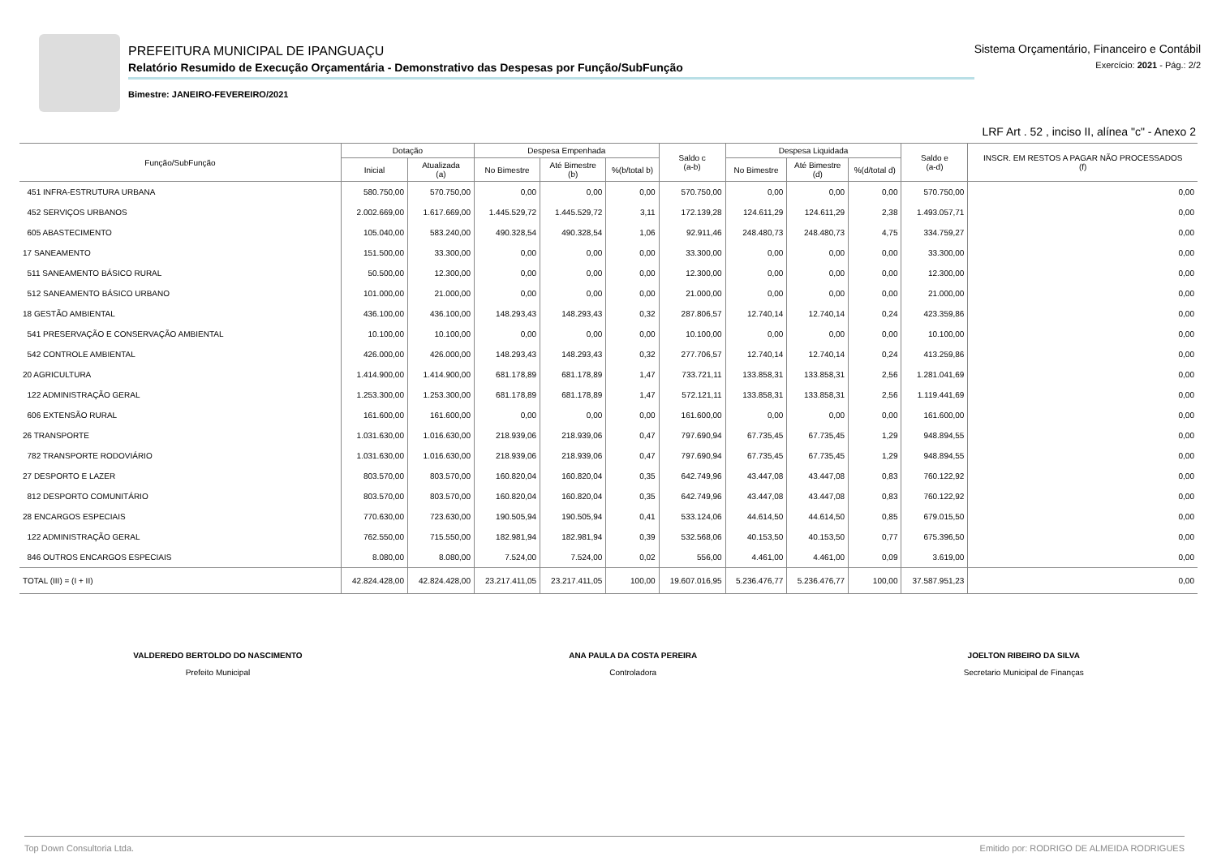PREFEITURA MUNICIPAL DE IPANGUAÇU
Relatório Resumido de Execução Orçamentária - Demonstrativo das Despesas por Função/SubFunção
Bimestre: JANEIRO-FEVEREIRO/2021
Sistema Orçamentário, Financeiro e Contábil
Exercício: 2021 - Pág.: 2/2
LRF Art . 52 , inciso II, alínea "c" - Anexo 2
| Função/SubFunção | Dotação | | Despesa Empenhada | | | Saldo c (a-b) | Despesa Liquidada | | | Saldo e (a-d) | INSCR. EM RESTOS A PAGAR NÃO PROCESSADOS (f) |
| --- | --- | --- | --- | --- | --- | --- | --- | --- | --- | --- | --- |
| | Inicial | Atualizada (a) | No Bimestre | Até Bimestre (b) | %(b/total b) | | No Bimestre | Até Bimestre (d) | %(d/total d) | | |
| 451 INFRA-ESTRUTURA URBANA | 580.750,00 | 570.750,00 | 0,00 | 0,00 | 0,00 | 570.750,00 | 0,00 | 0,00 | 0,00 | 570.750,00 | 0,00 |
| 452 SERVIÇOS URBANOS | 2.002.669,00 | 1.617.669,00 | 1.445.529,72 | 1.445.529,72 | 3,11 | 172.139,28 | 124.611,29 | 124.611,29 | 2,38 | 1.493.057,71 | 0,00 |
| 605 ABASTECIMENTO | 105.040,00 | 583.240,00 | 490.328,54 | 490.328,54 | 1,06 | 92.911,46 | 248.480,73 | 248.480,73 | 4,75 | 334.759,27 | 0,00 |
| 17 SANEAMENTO | 151.500,00 | 33.300,00 | 0,00 | 0,00 | 0,00 | 33.300,00 | 0,00 | 0,00 | 0,00 | 33.300,00 | 0,00 |
| 511 SANEAMENTO BÁSICO RURAL | 50.500,00 | 12.300,00 | 0,00 | 0,00 | 0,00 | 12.300,00 | 0,00 | 0,00 | 0,00 | 12.300,00 | 0,00 |
| 512 SANEAMENTO BÁSICO URBANO | 101.000,00 | 21.000,00 | 0,00 | 0,00 | 0,00 | 21.000,00 | 0,00 | 0,00 | 0,00 | 21.000,00 | 0,00 |
| 18 GESTÃO AMBIENTAL | 436.100,00 | 436.100,00 | 148.293,43 | 148.293,43 | 0,32 | 287.806,57 | 12.740,14 | 12.740,14 | 0,24 | 423.359,86 | 0,00 |
| 541 PRESERVAÇÃO E CONSERVAÇÃO AMBIENTAL | 10.100,00 | 10.100,00 | 0,00 | 0,00 | 0,00 | 10.100,00 | 0,00 | 0,00 | 0,00 | 10.100,00 | 0,00 |
| 542 CONTROLE AMBIENTAL | 426.000,00 | 426.000,00 | 148.293,43 | 148.293,43 | 0,32 | 277.706,57 | 12.740,14 | 12.740,14 | 0,24 | 413.259,86 | 0,00 |
| 20 AGRICULTURA | 1.414.900,00 | 1.414.900,00 | 681.178,89 | 681.178,89 | 1,47 | 733.721,11 | 133.858,31 | 133.858,31 | 2,56 | 1.281.041,69 | 0,00 |
| 122 ADMINISTRAÇÃO GERAL | 1.253.300,00 | 1.253.300,00 | 681.178,89 | 681.178,89 | 1,47 | 572.121,11 | 133.858,31 | 133.858,31 | 2,56 | 1.119.441,69 | 0,00 |
| 606 EXTENSÃO RURAL | 161.600,00 | 161.600,00 | 0,00 | 0,00 | 0,00 | 161.600,00 | 0,00 | 0,00 | 0,00 | 161.600,00 | 0,00 |
| 26 TRANSPORTE | 1.031.630,00 | 1.016.630,00 | 218.939,06 | 218.939,06 | 0,47 | 797.690,94 | 67.735,45 | 67.735,45 | 1,29 | 948.894,55 | 0,00 |
| 782 TRANSPORTE RODOVIÁRIO | 1.031.630,00 | 1.016.630,00 | 218.939,06 | 218.939,06 | 0,47 | 797.690,94 | 67.735,45 | 67.735,45 | 1,29 | 948.894,55 | 0,00 |
| 27 DESPORTO E LAZER | 803.570,00 | 803.570,00 | 160.820,04 | 160.820,04 | 0,35 | 642.749,96 | 43.447,08 | 43.447,08 | 0,83 | 760.122,92 | 0,00 |
| 812 DESPORTO COMUNITÁRIO | 803.570,00 | 803.570,00 | 160.820,04 | 160.820,04 | 0,35 | 642.749,96 | 43.447,08 | 43.447,08 | 0,83 | 760.122,92 | 0,00 |
| 28 ENCARGOS ESPECIAIS | 770.630,00 | 723.630,00 | 190.505,94 | 190.505,94 | 0,41 | 533.124,06 | 44.614,50 | 44.614,50 | 0,85 | 679.015,50 | 0,00 |
| 122 ADMINISTRAÇÃO GERAL | 762.550,00 | 715.550,00 | 182.981,94 | 182.981,94 | 0,39 | 532.568,06 | 40.153,50 | 40.153,50 | 0,77 | 675.396,50 | 0,00 |
| 846 OUTROS ENCARGOS ESPECIAIS | 8.080,00 | 8.080,00 | 7.524,00 | 7.524,00 | 0,02 | 556,00 | 4.461,00 | 4.461,00 | 0,09 | 3.619,00 | 0,00 |
| TOTAL (III) = (I + II) | 42.824.428,00 | 42.824.428,00 | 23.217.411,05 | 23.217.411,05 | 100,00 | 19.607.016,95 | 5.236.476,77 | 5.236.476,77 | 100,00 | 37.587.951,23 | 0,00 |
VALDEREDO BERTOLDO DO NASCIMENTO
Prefeito Municipal
ANA PAULA DA COSTA PEREIRA
Controladora
JOELTON RIBEIRO DA SILVA
Secretario Municipal de Finanças
Top Down Consultoria Ltda. Emitido por: RODRIGO DE ALMEIDA RODRIGUES